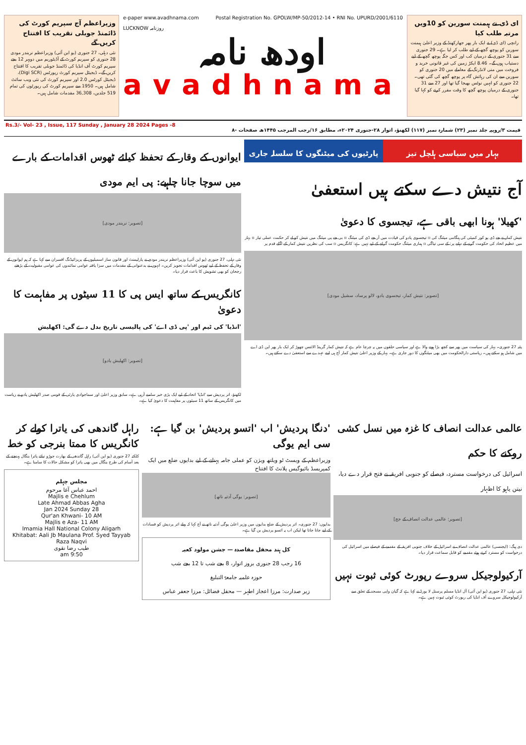وزیراعظم آج سپریم کورٹ کی ڈائمنڈ جوبلی تقریب کا افتتاح کریں گے
نئی دہلی، 27 جنوری (یو این آئی) وزیراعظم نریندر مودی 28 جنوری کو سپریم کورٹ کے آڈیٹوریم میں دوپہر 12 بجے سپریم کورٹ آف انڈیا کی ڈائمنڈ جوبلی تقریب کا افتتاح کریں گے۔ ڈیجیٹل سپریم کورٹ رپورٹس (Digi SCR)، ڈیجیٹل کورٹس 2.0 اور سپریم کورٹ کی نئی ویب سائٹ شامل ہیں۔ 1950 سے سپریم کورٹ کی رپورٹوں کی تمام 519 جلدیں، 36,308 مقدمات شامل ہیں۔
e-paper www.avadhnama.com Postal Registration No. GPOLW/MP-50/2012-14 • RNI No. UPURD/2001/6110
LUCKNOW روزنامہ
اودھ نامہ
avadhnama
ای ڈی نے ہیمنت سورین کو 10ویں مرتبہ طلب کیا
رانچی (ای ڈی) نے ایک بار پھر جھارکھنڈ کے وزیر اعلیٰ ہیمنت سورین کو پوچھ گچھ کے لیے طلب کر لیا ہے۔ 29 جنوری سے 31 جنوری کے درمیان کب اور کس جگہ پوچھ گچھ کے لیے دستیاب ہوں گے۔ 8.46 ایکڑ زمین کی غیر قانونی خرید و فروخت میں منی لانڈرنگ کے معاملے میں 20 جنوری کو سورین سے ان کی رہائش گاہ پر پوچھ گچھ کی گئی تھی۔ 22 جنوری کو انہیں نوٹس بھیجا گیا تھا اور 27 سے 31 جنوری کے درمیان پوچھ گچھ کا وقت مقرر کرنے کو کہا گیا تھا۔
Rs.3/- Vol- 23 , Issue, 117 Sunday , January 28 2024 Pages -8 قیمت ۳/روپیہ جلد نمبر (۲۳) شمارہ نمبر (۱۱۷) لکھنؤ، اتوار ۲۸-جنوری ۲۰۲۴ء، مطابق ۱۶/رجب المرجب ۱۴۴۵ھ صفحات -۸
بہار میں سیاسی ہلچل تیز پارٹیوں کی میٹنگوں کا سلسلہ جاری
آج نتیش دے سکتے ہیں استعفیٰ
'کھیلا' ہونا ابھی باقی ہے، تیجسوی کا دعویٰ
نتیش کمار نے جے ڈی یو کور کمیٹی کی ہنگامی میٹنگ کی ▫ تیجسوی یادو کی قیادت میں آر جے ڈی کی میٹنگ ▫ بی جے پی میٹنگ میں نتیش کو لے کر حکمت عملی تیار ▫ بہار میں عظیم اتحاد کی حکومت گرنے کے دہانے پر: کے سی تیاگی ▫ ہماری میٹنگ حکومت گرانے کے لیے نہیں ہے: کانگریس ▫ سب کی نظریں نتیش کمار کے اگلے قدم پر
[تصویر: نتیش کمار، تیجسوی یادو، لالو پرساد، سشیل مودی]
پٹنہ 27 جنوری۔ بہار کی سیاست میں پھر سے کچھ بڑا ہونے والا ہے اور سیاسی حلقوں میں یہ چرچا عام ہے کہ نتیش کمار گرینڈ الائنس چھوڑ کر ایک بار پھر این ڈی اے میں شامل ہو سکتے ہیں۔ ریاستی دارالحکومت میں بھی میٹنگوں کا دور جاری ہے۔ بہار کے وزیر اعلیٰ نتیش کمار آج ہی اپنے عہدے سے استعفیٰ دے سکتے ہیں۔
ایوانوں کے وقار کے تحفظ کیلئے ٹھوس اقدامات کے بارے میں سوچا جانا چاہیے: پی ایم مودی
[تصویر: نریندر مودی]
نئی دہلی، 27 جنوری (یو این آئی) وزیراعظم نریندر مودی نے پارلیمنٹ اور قانون ساز اسمبلیوں کے پریزائیڈنگ افسران سے کہا ہے کہ ہم ایوانوں کے وقار کے تحفظ کے لیے ٹھوس اقدامات تجویز کریں۔ انہوں نے بدعنوانی کے مقدمات میں سزا یافتہ عوامی نمائندوں کی عوامی مقبولیت کے بڑھتے رجحان کو بھی تشویش کا باعث قرار دیا۔
کانگریس کے ساتھ ایس پی کا 11 سیٹوں پر مفاہمت کا دعویٰ
'انڈیا' کی ٹیم اور 'پی ڈی اے' کی پالیسی تاریخ بدل دے گی: اکھلیش
[تصویر: اکھلیش یادو]
لکھنؤ، اتر پردیش سے 'انڈیا' اتحاد کے لیے ایک بڑی خبر سامنے آرہی ہے۔ سابق وزیر اعلیٰ اور سماجوادی پارٹی کے قومی صدر اکھلیش یادو نے ریاست میں کانگریس کے ساتھ 11 سیٹوں پر مفاہمت کا دعویٰ کیا ہے۔
عالمی عدالت انصاف کا غزہ میں نسل کشی روکنے کا حکم
اسرائیل کی درخواست مسترد، فیصلے کو جنوبی افریقہ نے فتح قرار دے دیا، نیتن یاہو کا اظہار
[تصویر: عالمی عدالت انصاف کے جج]
دی ہیگ: (ایجنسی) عالمی عدالت انصاف نے اسرائیل کے خلاف جنوبی افریقہ کے مقدمے کے فیصلے میں اسرائیل کی درخواست کو مسترد کرتے ہوئے مقدمے کو قابل سماعت قرار دیا۔
آرکیولوجیکل سروے رپورٹ کوئی ثبوت نہیں
نئی دہلی، 27 جنوری (یو این آئی) آل انڈیا مسلم پرسنل لا بورڈ نے کہا ہے کہ گیان واپی مسجد کے تعلق سے آرکیولوجیکل سروے آف انڈیا کی رپورٹ کوئی ثبوت نہیں ہے۔
'دنگا پردیش' اب 'اتسو پردیش' بن گیا ہے: سی ایم یوگی
وزیراعظم کے ویسٹ ٹو ویلتھ ویژن کو عملی جامہ پہنانے کے لیے بدایوں ضلع میں ایک کمپریسڈ بائیوگیس پلانٹ کا افتتاح
[تصویر: یوگی آدتیہ ناتھ]
بدایوں: 27 جنوری۔ اتر پردیش کے ضلع بدایوں میں وزیر اعلیٰ یوگی آدتیہ ناتھ نے آج کہا کہ پہلے اتر پردیش کو فسادات کے لیے جانا جاتا تھا لیکن اب یہ اتسو پردیش بن گیا ہے۔
کل ہند محفل مقاصدہ — جشن مولود کعبہ
16 رجب 28 جنوری بروز اتوار، 8 بجے شب تا 12 بجے شب
حوزہ علمیہ جامعۃ التبلیغ
زیر صدارت: مرزا اعجاز اطہر — محفل فضائل: مرزا جعفر عباس
راہل گاندھی کی یاترا کولے کر کانگریس کا ممتا بنرجی کو خط
کلکتہ 27 جنوری (یو این آئی) راہل گاندھی کے بھارت جوڑو نیائے یاترا بنگال پہنچنے کے بعد آسام کی طرح بنگال میں بھی یاترا کو مشکل حالات کا سامنا ہے۔
مجلس چہلم
احمد عباس آغا مرحوم
Majlis e Chehlum
Late Ahmad Abbas Agha
28 Jan 2024 Sunday
Qur'an Khwani- 10 AM
Majlis e Aza- 11 AM
Imamia Hall National Colony Aligarh
Khitabat: Aali Jb Maulana Prof. Syed Tayyab Raza Naqvi
طیب رضا نقوی
9:50 am